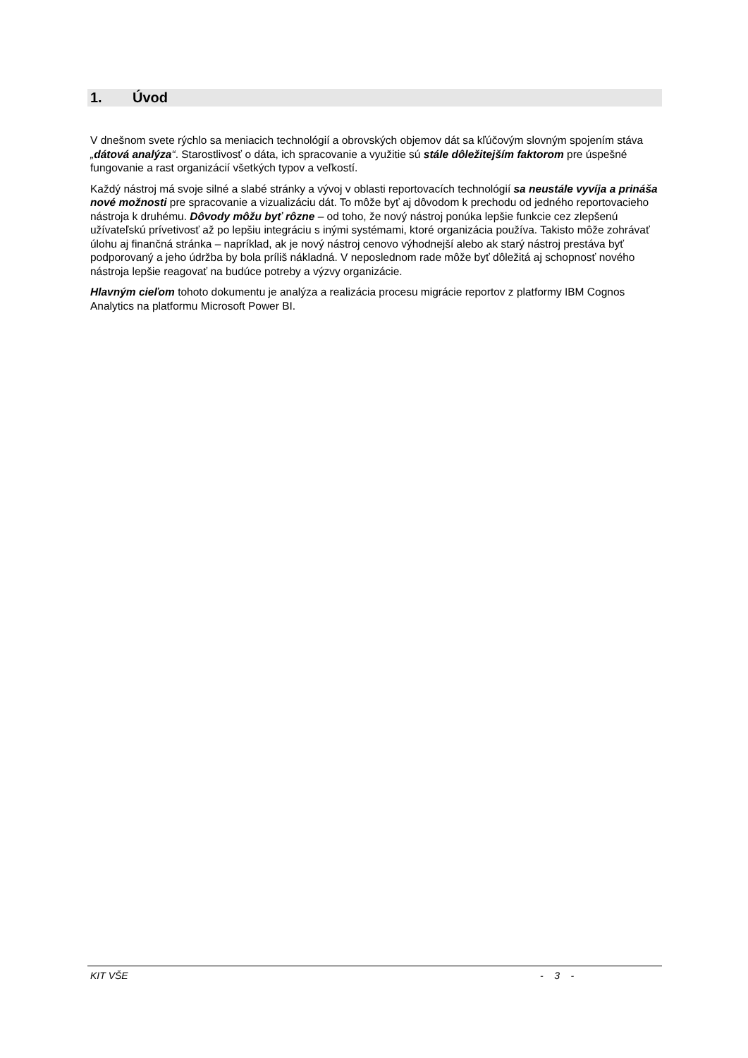1. Úvod
V dnešnom svete rýchlo sa meniacich technológií a obrovských objemov dát sa kľúčovým slovným spojením stáva „dátová analýza“. Starostlivosť o dáta, ich spracovanie a využitie sú stále dôležitej­ším faktorom pre úspešné fungovanie a rast organizácií všetkých typov a veľkostí.
Každý nástroj má svoje silné a slabé stránky a vývoj v oblasti reportovacích technológií sa neustále vyvíja a prináša nové možnosti pre spracovanie a vizualizáciu dát. To môže byť aj dôvodom k pre­chodu od jedného reportovacieho nástroja k druhému. Dôvody môžu byť rôzne – od toho, že nový nástroj ponúka lepšie funkcie cez zlepšenú užívateľskú prívetivosť až po lepšiu integráciu s inými sys­témami, ktoré organizácia používa. Takisto môže zohrávať úlohu aj finančná stránka – napríklad, ak je nový nástroj cenovo výhodnejší alebo ak starý nástroj prestáva byť podporovaný a jeho údržba by bola príliš nákladná. V neposlednom rade môže byť dôležitá aj schopnosť nového nástroja lepšie rea­govať na budúce potreby a výzvy organizácie.
Hlavným cieľom tohoto dokumentu je analýza a realizácia procesu migrácie reportov z platformy IBM Cognos Analytics na platformu Microsoft Power BI.
KIT VŠE - 3 -